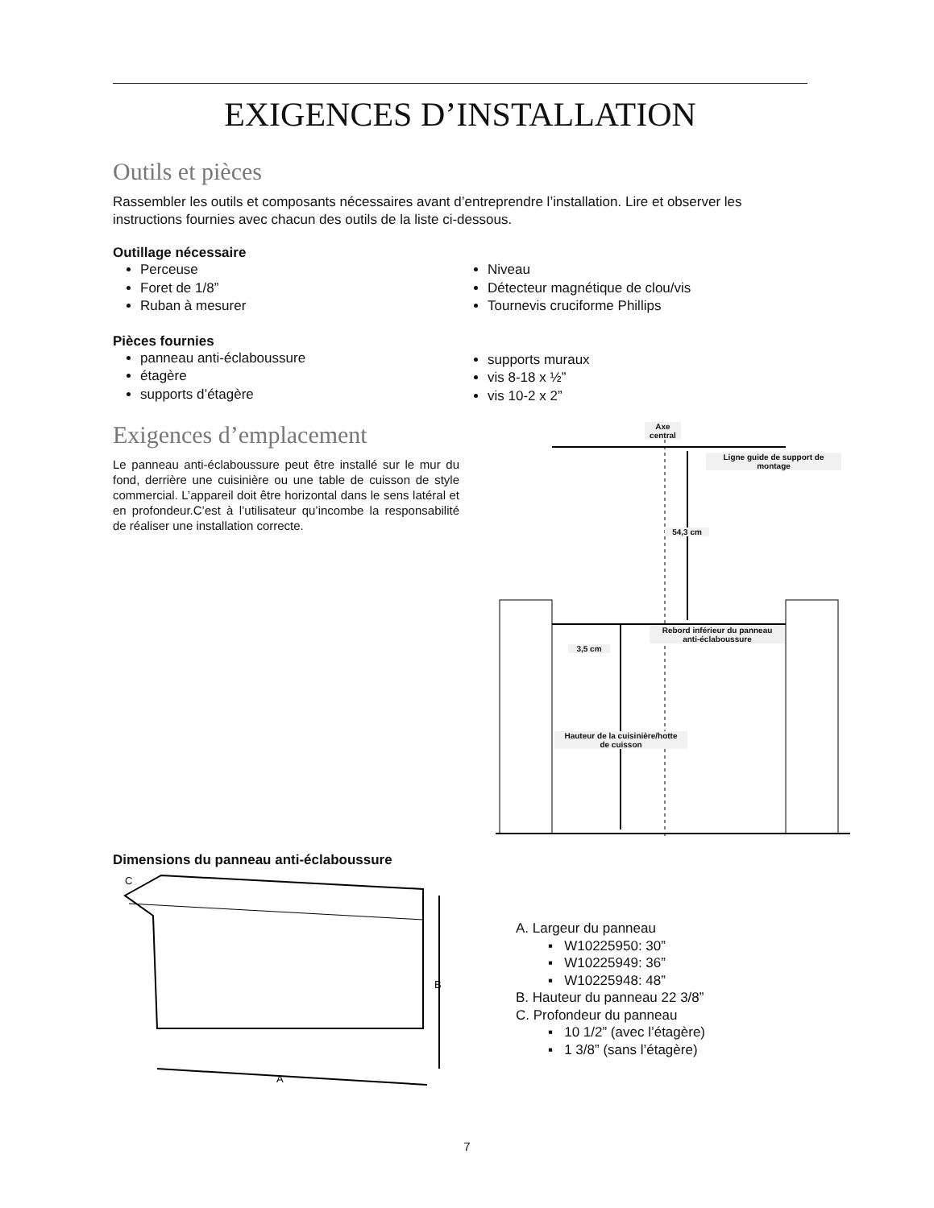EXIGENCES D’INSTALLATION
Outils et pièces
Rassembler les outils et composants nécessaires avant d’entreprendre l’installation. Lire et observer les instructions fournies avec chacun des outils de la liste ci-dessous.
Outillage nécessaire
Perceuse
Foret de 1/8”
Ruban à mesurer
Niveau
Détecteur magnétique de clou/vis
Tournevis cruciforme Phillips
Pièces fournies
panneau anti-éclaboussure
étagère
supports d’étagère
supports muraux
vis 8-18 x ½”
vis 10-2 x 2”
Exigences d’emplacement
Le panneau anti-éclaboussure peut être installé sur le mur du fond, derrière une cuisinière ou une table de cuisson de style commercial. L’appareil doit être horizontal dans le sens latéral et en profondeur.C’est à l’utilisateur qu’incombe la responsabilité de réaliser une installation correcte.
Dimensions du panneau anti-éclaboussure
Axe
central
Ligne guide de support de
montage
54,3 cm
Rebord inférieur du panneau
anti-éclaboussure
3,5 cm
Hauteur de la cuisinière/hotte
de cuisson
A
B
C
A. Largeur du panneau
▪ W10225950: 30”
▪ W10225949: 36”
▪ W10225948: 48”
B. Hauteur du panneau 22 3/8”
C. Profondeur du panneau
▪ 10 1/2” (avec l’étagère)
▪ 1 3/8” (sans l’étagère)
7